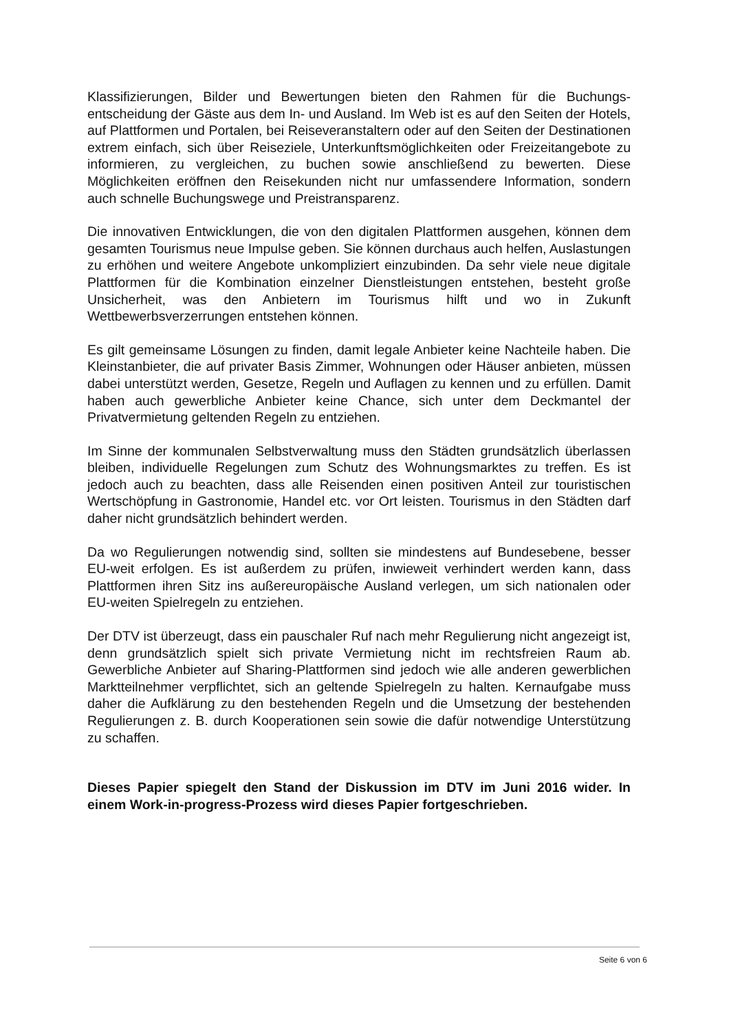Klassifizierungen, Bilder und Bewertungen bieten den Rahmen für die Buchungs­entscheidung der Gäste aus dem In- und Ausland. Im Web ist es auf den Seiten der Hotels, auf Plattformen und Portalen, bei Reiseveranstaltern oder auf den Seiten der Destinationen extrem einfach, sich über Reiseziele, Unterkunftsmöglichkeiten oder Freizeitangebote zu informieren, zu vergleichen, zu buchen sowie anschlie­ßend zu bewerten. Diese Möglichkeiten eröffnen den Reisekunden nicht nur umfas­sendere Information, sondern auch schnelle Buchungswege und Preistransparenz.
Die innovativen Entwicklungen, die von den digitalen Plattformen ausgehen, können dem gesamten Tourismus neue Impulse geben. Sie können durchaus auch helfen, Auslastungen zu erhöhen und weitere Angebote unkompliziert einzubinden. Da sehr viele neue digitale Plattformen für die Kombination einzelner Dienstleistungen entstehen, besteht große Unsicherheit, was den Anbietern im Tourismus hilft und wo in Zukunft Wettbewerbsverzerrungen entstehen können.
Es gilt gemeinsame Lösungen zu finden, damit legale Anbieter keine Nachteile ha­ben. Die Kleinstanbieter, die auf privater Basis Zimmer, Wohnungen oder Häuser anbieten, müssen dabei unterstützt werden, Gesetze, Regeln und Auflagen zu ken­nen und zu erfüllen. Damit haben auch gewerbliche Anbieter keine Chance, sich unter dem Deckmantel der Privatvermietung geltenden Regeln zu entziehen.
Im Sinne der kommunalen Selbstverwaltung muss den Städten grundsätzlich über­lassen bleiben, individuelle Regelungen zum Schutz des Wohnungsmarktes zu tref­fen. Es ist jedoch auch zu beachten, dass alle Reisenden einen positiven Anteil zur touristischen Wertschöpfung in Gastronomie, Handel etc. vor Ort leisten. Tourismus in den Städten darf daher nicht grundsätzlich behindert werden.
Da wo Regulierungen notwendig sind, sollten sie mindestens auf Bundesebene, besser EU-weit erfolgen. Es ist außerdem zu prüfen, inwieweit verhindert werden kann, dass Plattformen ihren Sitz ins außereuropäische Ausland verlegen, um sich nationalen oder EU-weiten Spielregeln zu entziehen.
Der DTV ist überzeugt, dass ein pauschaler Ruf nach mehr Regulierung nicht an­gezeigt ist, denn grundsätzlich spielt sich private Vermietung nicht im rechtsfreien Raum ab. Gewerbliche Anbieter auf Sharing-Plattformen sind jedoch wie alle ande­ren gewerblichen Marktteilnehmer verpflichtet, sich an geltende Spielregeln zu hal­ten. Kernaufgabe muss daher die Aufklärung zu den bestehenden Regeln und die Umsetzung der bestehenden Regulierungen z. B. durch Kooperationen sein sowie die dafür notwendige Unterstützung zu schaffen.
Dieses Papier spiegelt den Stand der Diskussion im DTV im Juni 2016 wider. In einem Work-in-progress-Prozess wird dieses Papier fortgeschrieben.
Seite 6 von 6